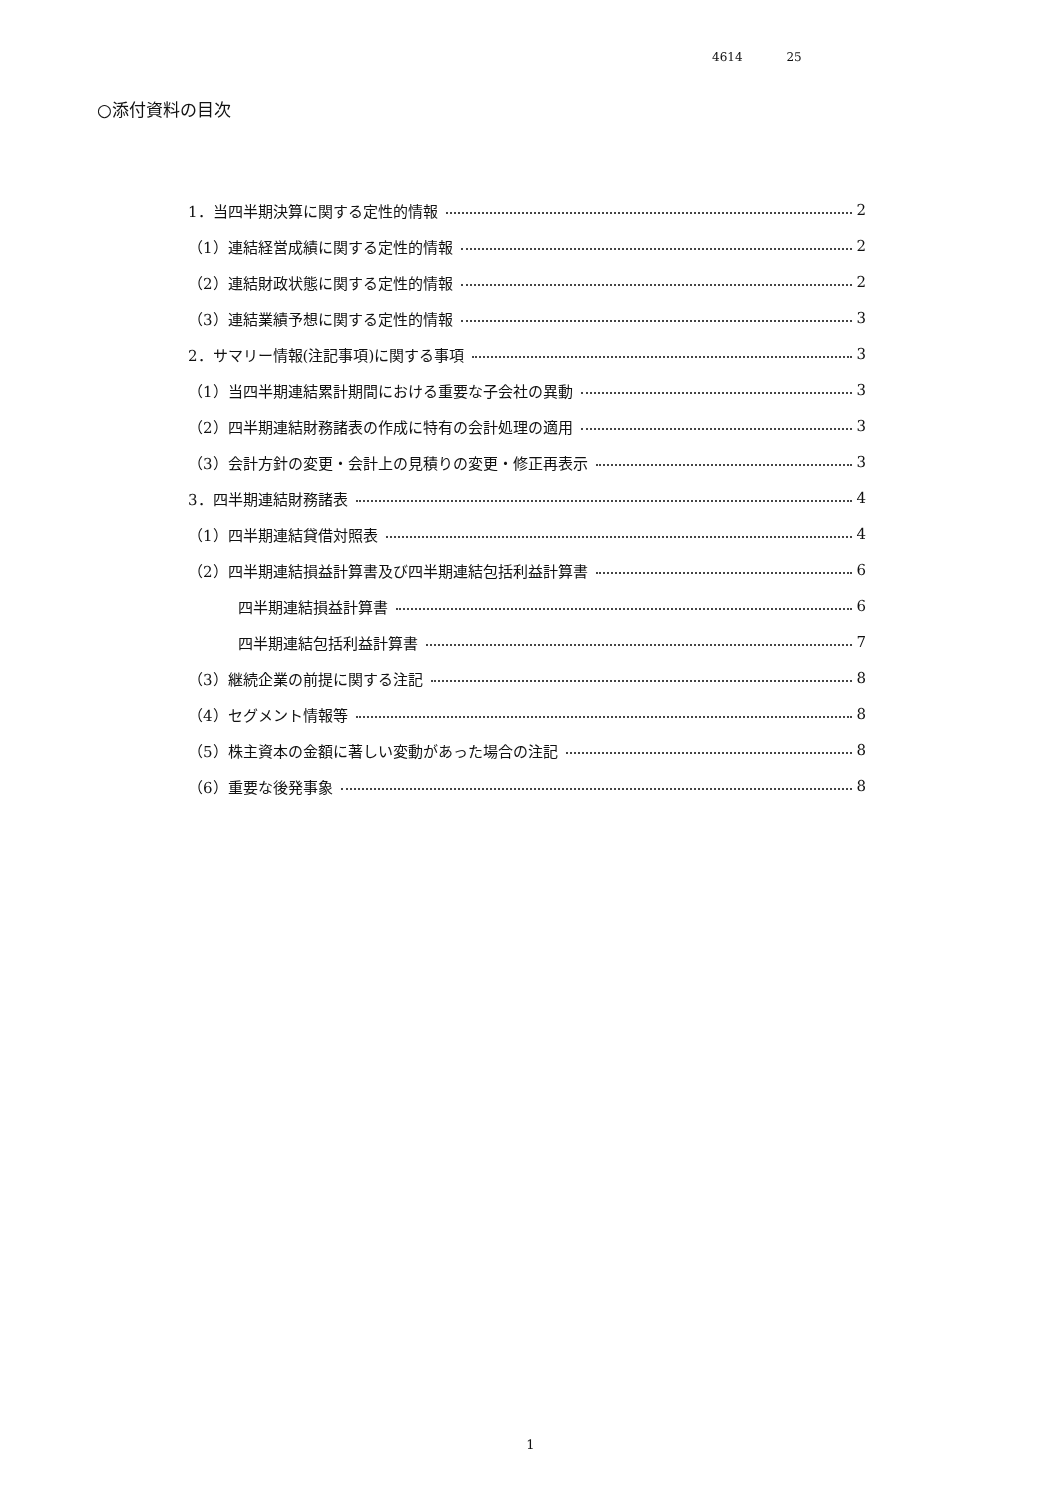4614 25
○添付資料の目次
1．当四半期決算に関する定性的情報 2
（1）連結経営成績に関する定性的情報 2
（2）連結財政状態に関する定性的情報 2
（3）連結業績予想に関する定性的情報 3
2．サマリー情報(注記事項)に関する事項 3
（1）当四半期連結累計期間における重要な子会社の異動 3
（2）四半期連結財務諸表の作成に特有の会計処理の適用 3
（3）会計方針の変更・会計上の見積りの変更・修正再表示 3
3．四半期連結財務諸表 4
（1）四半期連結貸借対照表 4
（2）四半期連結損益計算書及び四半期連結包括利益計算書 6
四半期連結損益計算書 6
四半期連結包括利益計算書 7
（3）継続企業の前提に関する注記 8
（4）セグメント情報等 8
（5）株主資本の金額に著しい変動があった場合の注記 8
（6）重要な後発事象 8
1